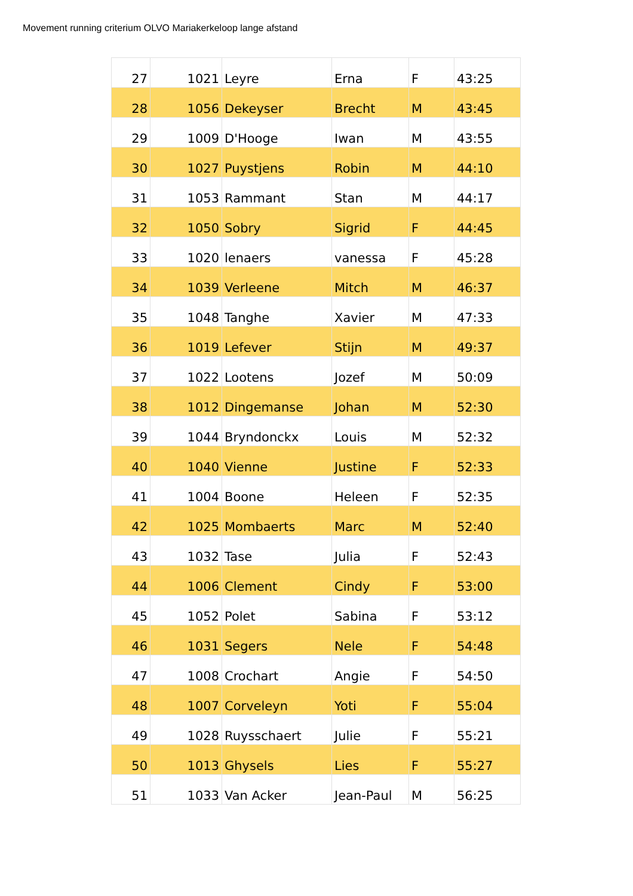Movement running criterium OLVO Mariakerkeloop lange afstand
| 27 | 1021 | Leyre | Erna | F | 43:25 |
| 28 | 1056 | Dekeyser | Brecht | M | 43:45 |
| 29 | 1009 | D'Hooge | Iwan | M | 43:55 |
| 30 | 1027 | Puystjens | Robin | M | 44:10 |
| 31 | 1053 | Rammant | Stan | M | 44:17 |
| 32 | 1050 | Sobry | Sigrid | F | 44:45 |
| 33 | 1020 | lenaers | vanessa | F | 45:28 |
| 34 | 1039 | Verleene | Mitch | M | 46:37 |
| 35 | 1048 | Tanghe | Xavier | M | 47:33 |
| 36 | 1019 | Lefever | Stijn | M | 49:37 |
| 37 | 1022 | Lootens | Jozef | M | 50:09 |
| 38 | 1012 | Dingemanse | Johan | M | 52:30 |
| 39 | 1044 | Bryndonckx | Louis | M | 52:32 |
| 40 | 1040 | Vienne | Justine | F | 52:33 |
| 41 | 1004 | Boone | Heleen | F | 52:35 |
| 42 | 1025 | Mombaerts | Marc | M | 52:40 |
| 43 | 1032 | Tase | Julia | F | 52:43 |
| 44 | 1006 | Clement | Cindy | F | 53:00 |
| 45 | 1052 | Polet | Sabina | F | 53:12 |
| 46 | 1031 | Segers | Nele | F | 54:48 |
| 47 | 1008 | Crochart | Angie | F | 54:50 |
| 48 | 1007 | Corveleyn | Yoti | F | 55:04 |
| 49 | 1028 | Ruysschaert | Julie | F | 55:21 |
| 50 | 1013 | Ghysels | Lies | F | 55:27 |
| 51 | 1033 | Van Acker | Jean-Paul | M | 56:25 |